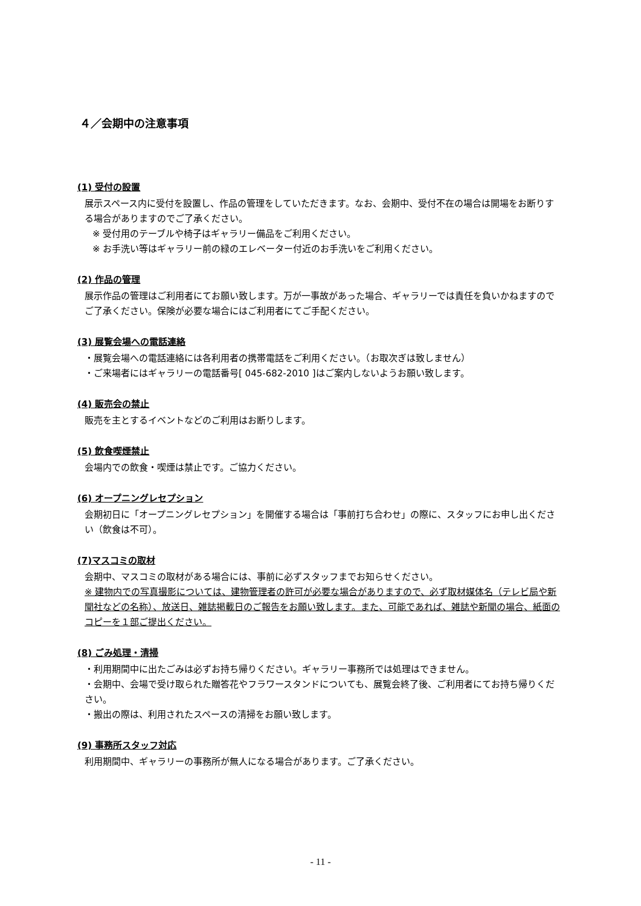４／会期中の注意事項
(1) 受付の設置
展示スペース内に受付を設置し、作品の管理をしていただきます。なお、会期中、受付不在の場合は開場をお断りする場合がありますのでご了承ください。
※ 受付用のテーブルや椅子はギャラリー備品をご利用ください。
※ お手洗い等はギャラリー前の緑のエレベーター付近のお手洗いをご利用ください。
(2) 作品の管理
展示作品の管理はご利用者にてお願い致します。万が一事故があった場合、ギャラリーでは責任を負いかねますのでご了承ください。保険が必要な場合にはご利用者にてご手配ください。
(3) 展覧会場への電話連絡
・展覧会場への電話連絡には各利用者の携帯電話をご利用ください。（お取次ぎは致しません）
・ご来場者にはギャラリーの電話番号[ 045-682-2010 ]はご案内しないようお願い致します。
(4) 販売会の禁止
販売を主とするイベントなどのご利用はお断りします。
(5) 飲食喫煙禁止
会場内での飲食・喫煙は禁止です。ご協力ください。
(6) オープニングレセプション
会期初日に「オープニングレセプション」を開催する場合は「事前打ち合わせ」の際に、スタッフにお申し出ください（飲食は不可）。
(7)マスコミの取材
会期中、マスコミの取材がある場合には、事前に必ずスタッフまでお知らせください。
※ 建物内での写真撮影については、建物管理者の許可が必要な場合がありますので、必ず取材媒体名（テレビ局や新聞社などの名称）、放送日、雑誌掲載日のご報告をお願い致します。また、可能であれば、雑誌や新聞の場合、紙面のコピーを１部ご提出ください。
(8) ごみ処理・清掃
・利用期間中に出たごみは必ずお持ち帰りください。ギャラリー事務所では処理はできません。
・会期中、会場で受け取られた贈答花やフラワースタンドについても、展覧会終了後、ご利用者にてお持ち帰りください。
・搬出の際は、利用されたスペースの清掃をお願い致します。
(9) 事務所スタッフ対応
利用期間中、ギャラリーの事務所が無人になる場合があります。ご了承ください。
- 11 -